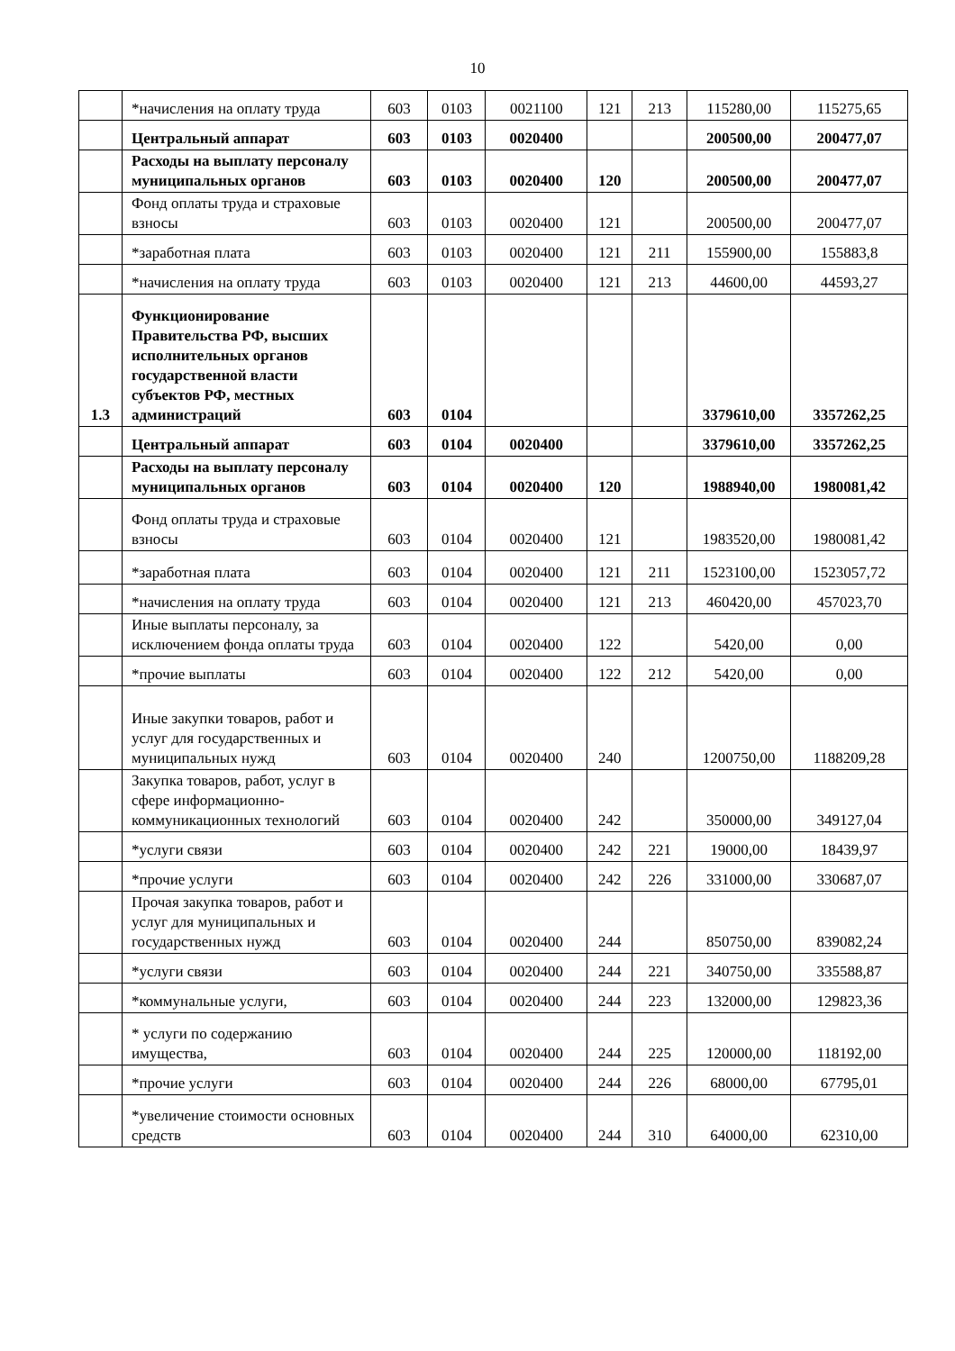10
| | *начисления на оплату труда | 603 | 0103 | 0021100 | 121 | 213 | 115280,00 | 115275,65 |
| | Центральный аппарат | 603 | 0103 | 0020400 | | | 200500,00 | 200477,07 |
| | Расходы на выплату персоналу муниципальных органов | 603 | 0103 | 0020400 | 120 | | 200500,00 | 200477,07 |
| | Фонд оплаты труда и страховые взносы | 603 | 0103 | 0020400 | 121 | | 200500,00 | 200477,07 |
| | *заработная плата | 603 | 0103 | 0020400 | 121 | 211 | 155900,00 | 155883,8 |
| | *начисления на оплату труда | 603 | 0103 | 0020400 | 121 | 213 | 44600,00 | 44593,27 |
| 1.3 | Функционирование Правительства РФ, высших исполнительных органов государственной власти субъектов РФ, местных администраций | 603 | 0104 | | | | 3379610,00 | 3357262,25 |
| | Центральный аппарат | 603 | 0104 | 0020400 | | | 3379610,00 | 3357262,25 |
| | Расходы на выплату персоналу муниципальных органов | 603 | 0104 | 0020400 | 120 | | 1988940,00 | 1980081,42 |
| | Фонд оплаты труда и страховые взносы | 603 | 0104 | 0020400 | 121 | | 1983520,00 | 1980081,42 |
| | *заработная плата | 603 | 0104 | 0020400 | 121 | 211 | 1523100,00 | 1523057,72 |
| | *начисления на оплату труда | 603 | 0104 | 0020400 | 121 | 213 | 460420,00 | 457023,70 |
| | Иные выплаты персоналу, за исключением фонда оплаты труда | 603 | 0104 | 0020400 | 122 | | 5420,00 | 0,00 |
| | *прочие выплаты | 603 | 0104 | 0020400 | 122 | 212 | 5420,00 | 0,00 |
| | Иные закупки товаров, работ и услуг для государственных и муниципальных нужд | 603 | 0104 | 0020400 | 240 | | 1200750,00 | 1188209,28 |
| | Закупка товаров, работ, услуг в сфере информационно-коммуникационных технологий | 603 | 0104 | 0020400 | 242 | | 350000,00 | 349127,04 |
| | *услуги связи | 603 | 0104 | 0020400 | 242 | 221 | 19000,00 | 18439,97 |
| | *прочие услуги | 603 | 0104 | 0020400 | 242 | 226 | 331000,00 | 330687,07 |
| | Прочая закупка товаров, работ и услуг для муниципальных и государственных нужд | 603 | 0104 | 0020400 | 244 | | 850750,00 | 839082,24 |
| | *услуги связи | 603 | 0104 | 0020400 | 244 | 221 | 340750,00 | 335588,87 |
| | *коммунальные услуги, | 603 | 0104 | 0020400 | 244 | 223 | 132000,00 | 129823,36 |
| | * услуги по содержанию имущества, | 603 | 0104 | 0020400 | 244 | 225 | 120000,00 | 118192,00 |
| | *прочие услуги | 603 | 0104 | 0020400 | 244 | 226 | 68000,00 | 67795,01 |
| | *увеличение стоимости основных средств | 603 | 0104 | 0020400 | 244 | 310 | 64000,00 | 62310,00 |